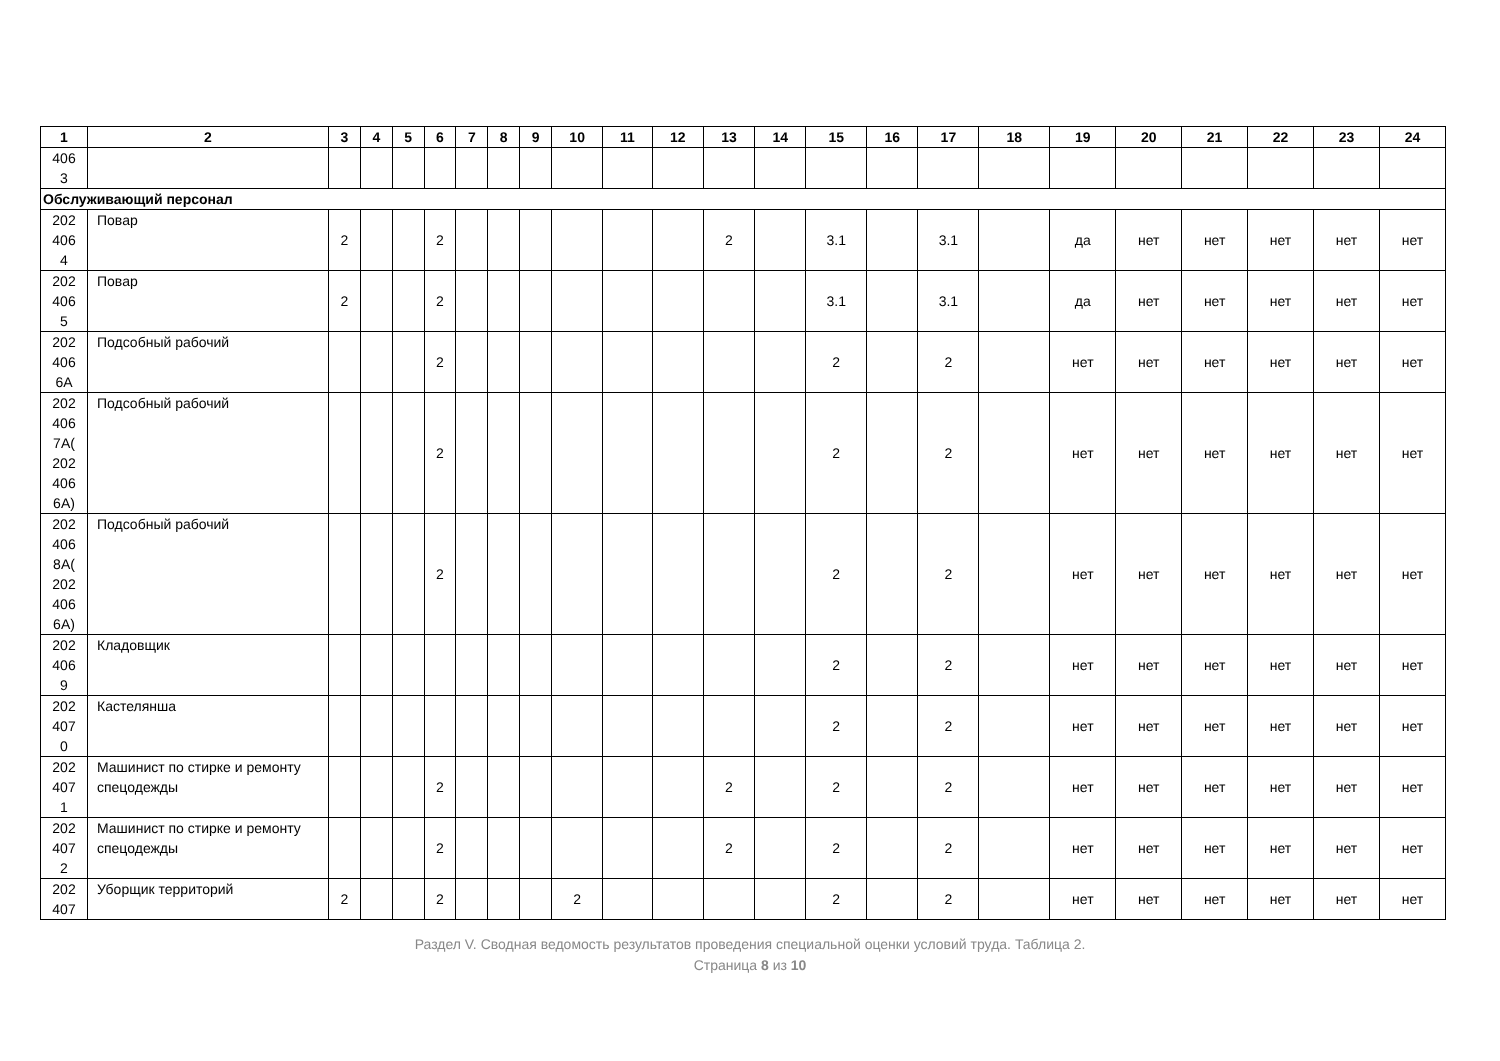| 1 | 2 | 3 | 4 | 5 | 6 | 7 | 8 | 9 | 10 | 11 | 12 | 13 | 14 | 15 | 16 | 17 | 18 | 19 | 20 | 21 | 22 | 23 | 24 |
| --- | --- | --- | --- | --- | --- | --- | --- | --- | --- | --- | --- | --- | --- | --- | --- | --- | --- | --- | --- | --- | --- | --- | --- |
| 406 3 | | | | | | | | | | | | | | | | | | | | | | | |
| Обслуживающий персонал | | | | | | | | | | | | | | | | | | | | | | | |
| 202 406 4 | Повар | 2 | | | 2 | | | | | | | 2 | | 3.1 | | 3.1 | | да | нет | нет | нет | нет | нет |
| 202 406 5 | Повар | 2 | | | 2 | | | | | | | | | 3.1 | | 3.1 | | да | нет | нет | нет | нет | нет |
| 202 406 6А | Подсобный рабочий | | | | 2 | | | | | | | | | 2 | | 2 | | нет | нет | нет | нет | нет | нет |
| 202 406 7А( 202 406 6А) | Подсобный рабочий | | | | 2 | | | | | | | | | 2 | | 2 | | нет | нет | нет | нет | нет | нет |
| 202 406 8А( 202 406 6А) | Подсобный рабочий | | | | 2 | | | | | | | | | 2 | | 2 | | нет | нет | нет | нет | нет | нет |
| 202 406 9 | Кладовщик | | | | | | | | | | | | | 2 | | 2 | | нет | нет | нет | нет | нет | нет |
| 202 407 0 | Кастелянша | | | | | | | | | | | | | 2 | | 2 | | нет | нет | нет | нет | нет | нет |
| 202 407 1 | Машинист по стирке и ремонту спецодежды | | | | 2 | | | | | | | 2 | | 2 | | 2 | | нет | нет | нет | нет | нет | нет |
| 202 407 2 | Машинист по стирке и ремонту спецодежды | | | | 2 | | | | | | | 2 | | 2 | | 2 | | нет | нет | нет | нет | нет | нет |
| 202 407 | Уборщик территорий | 2 | | | 2 | | | | 2 | | | | | 2 | | 2 | | нет | нет | нет | нет | нет | нет |
Раздел V. Сводная ведомость результатов проведения специальной оценки условий труда. Таблица 2.
Страница 8 из 10